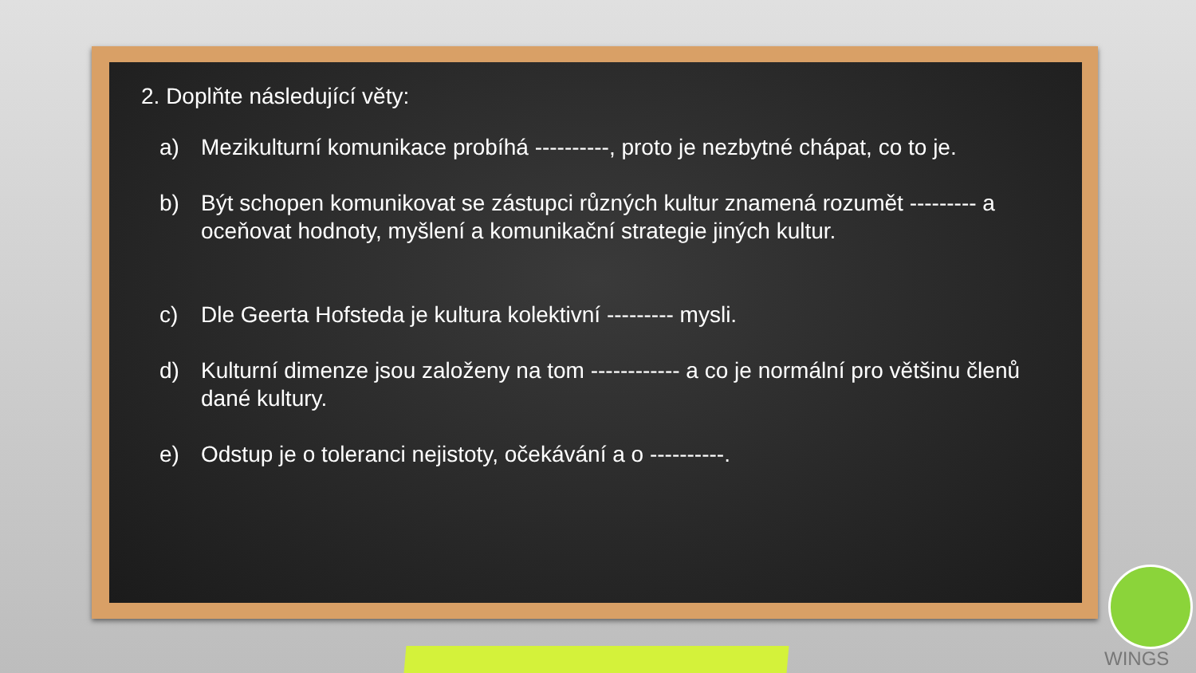2. Doplňte následující věty:
a) Mezikulturní komunikace probíhá ----------, proto je nezbytné chápat, co to je.
b) Být schopen komunikovat se zástupci různých kultur znamená rozumět --------- a oceňovat hodnoty, myšlení a komunikační strategie jiných kultur.
c) Dle Geerta Hofsteda je kultura kolektivní --------- mysli.
d) Kulturní dimenze jsou založeny na tom ------------ a co je normální pro většinu členů dané kultury.
e) Odstup je o toleranci nejistoty, očekávání a o ----------.
WINGS